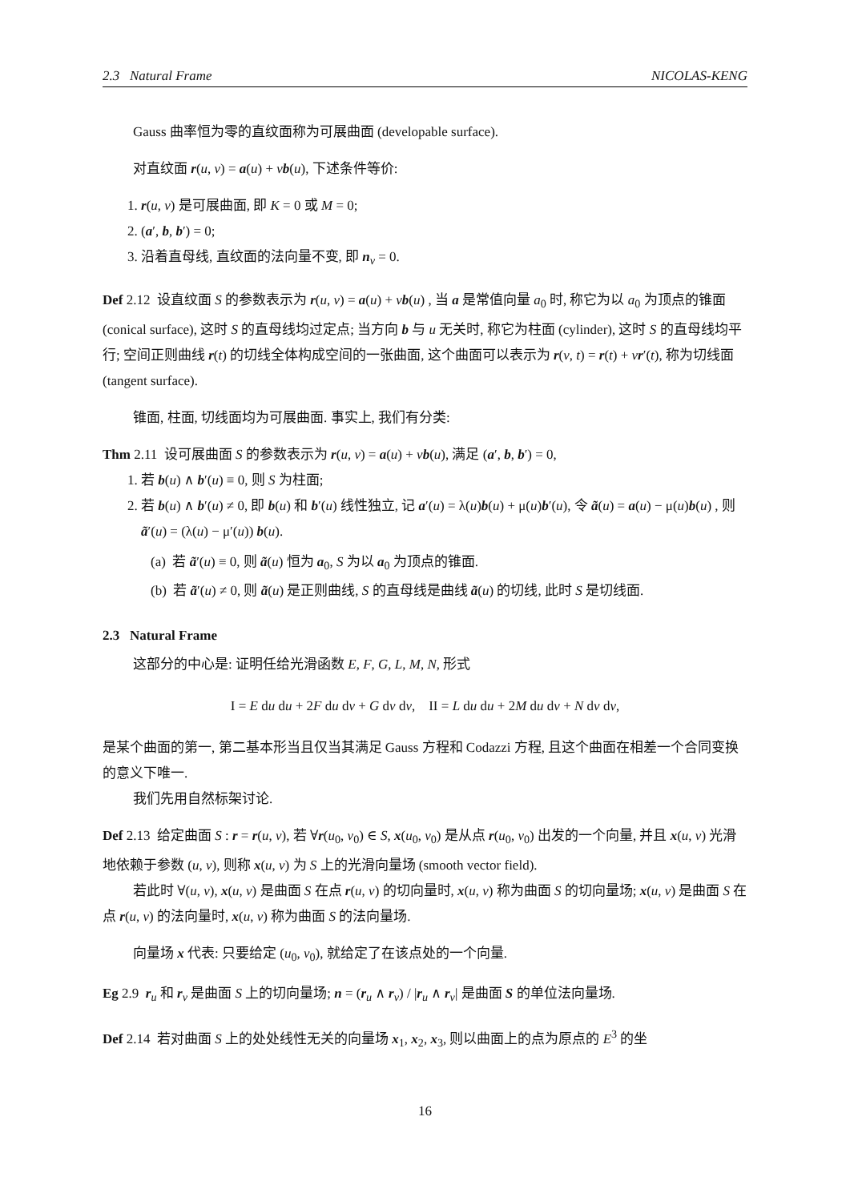2.3 Natural Frame NICOLAS-KENG
Gauss 曲率恒为零的直纹面称为可展曲面 (developable surface).
对直纹面 r(u, v) = a(u) + vb(u), 下述条件等价:
1. r(u, v) 是可展曲面, 即 K = 0 或 M = 0;
2. (a′, b, b′) = 0;
3. 沿着直母线, 直纹面的法向量不变, 即 n<sub>v</sub> = 0.
Def 2.12 设直纹面 S 的参数表示为 r(u, v) = a(u) + vb(u) , 当 a 是常值向量 a<sub>0</sub> 时, 称它为以 a<sub>0</sub> 为顶点的锥面 (conical surface), 这时 S 的直母线均过定点; 当方向 b 与 u 无关时, 称它为柱面 (cylinder), 这时 S 的直母线均平行; 空间正则曲线 r(t) 的切线全体构成空间的一张曲面, 这个曲面可以表示为 r(v, t) = r(t) + vr′(t), 称为切线面 (tangent surface).
锥面, 柱面, 切线面均为可展曲面. 事实上, 我们有分类:
Thm 2.11 设可展曲面 S 的参数表示为 r(u, v) = a(u) + vb(u), 满足 (a′, b, b′) = 0,
1. 若 b(u) ∧ b′(u) ≡ 0, 则 S 为柱面;
2. 若 b(u) ∧ b′(u) ≠ 0, 即 b(u) 和 b′(u) 线性独立, 记 a′(u) = λ(u)b(u) + μ(u)b′(u), 令 ã(u) = a(u) − μ(u)b(u) , 则 ã′(u) = (λ(u) − μ′(u)) b(u).
(a) 若 ã′(u) ≡ 0, 则 ã(u) 恒为 a<sub>0</sub>, S 为以 a<sub>0</sub> 为顶点的锥面.
(b) 若 ã′(u) ≠ 0, 则 ã(u) 是正则曲线, S 的直母线是曲线 ã(u) 的切线, 此时 S 是切线面.
2.3 Natural Frame
这部分的中心是: 证明任给光滑函数 E, F, G, L, M, N, 形式
I = E du du + 2F du dv + G dv dv, II = L du du + 2M du dv + N dv dv,
是某个曲面的第一, 第二基本形当且仅当其满足 Gauss 方程和 Codazzi 方程, 且这个曲面在相差一个合同变换的意义下唯一.
我们先用自然标架讨论.
Def 2.13 给定曲面 S : r = r(u, v), 若 ∀r(u<sub>0</sub>, v<sub>0</sub>) ∈ S, x(u<sub>0</sub>, v<sub>0</sub>) 是从点 r(u<sub>0</sub>, v<sub>0</sub>) 出发的一个向量, 并且 x(u, v) 光滑地依赖于参数 (u, v), 则称 x(u, v) 为 S 上的光滑向量场 (smooth vector field).
若此时 ∀(u, v), x(u, v) 是曲面 S 在点 r(u, v) 的切向量时, x(u, v) 称为曲面 S 的切向量场; x(u, v) 是曲面 S 在点 r(u, v) 的法向量时, x(u, v) 称为曲面 S 的法向量场.
向量场 x 代表: 只要给定 (u<sub>0</sub>, v<sub>0</sub>), 就给定了在该点处的一个向量.
Eg 2.9 r<sub>u</sub> 和 r<sub>v</sub> 是曲面 S 上的切向量场; n = (r<sub>u</sub> ∧ r<sub>v</sub>) / |r<sub>u</sub> ∧ r<sub>v</sub>| 是曲面 S 的单位法向量场.
Def 2.14 若对曲面 S 上的处处线性无关的向量场 x<sub>1</sub>, x<sub>2</sub>, x<sub>3</sub>, 则以曲面上的点为原点的 E<sup>3</sup> 的坐
16